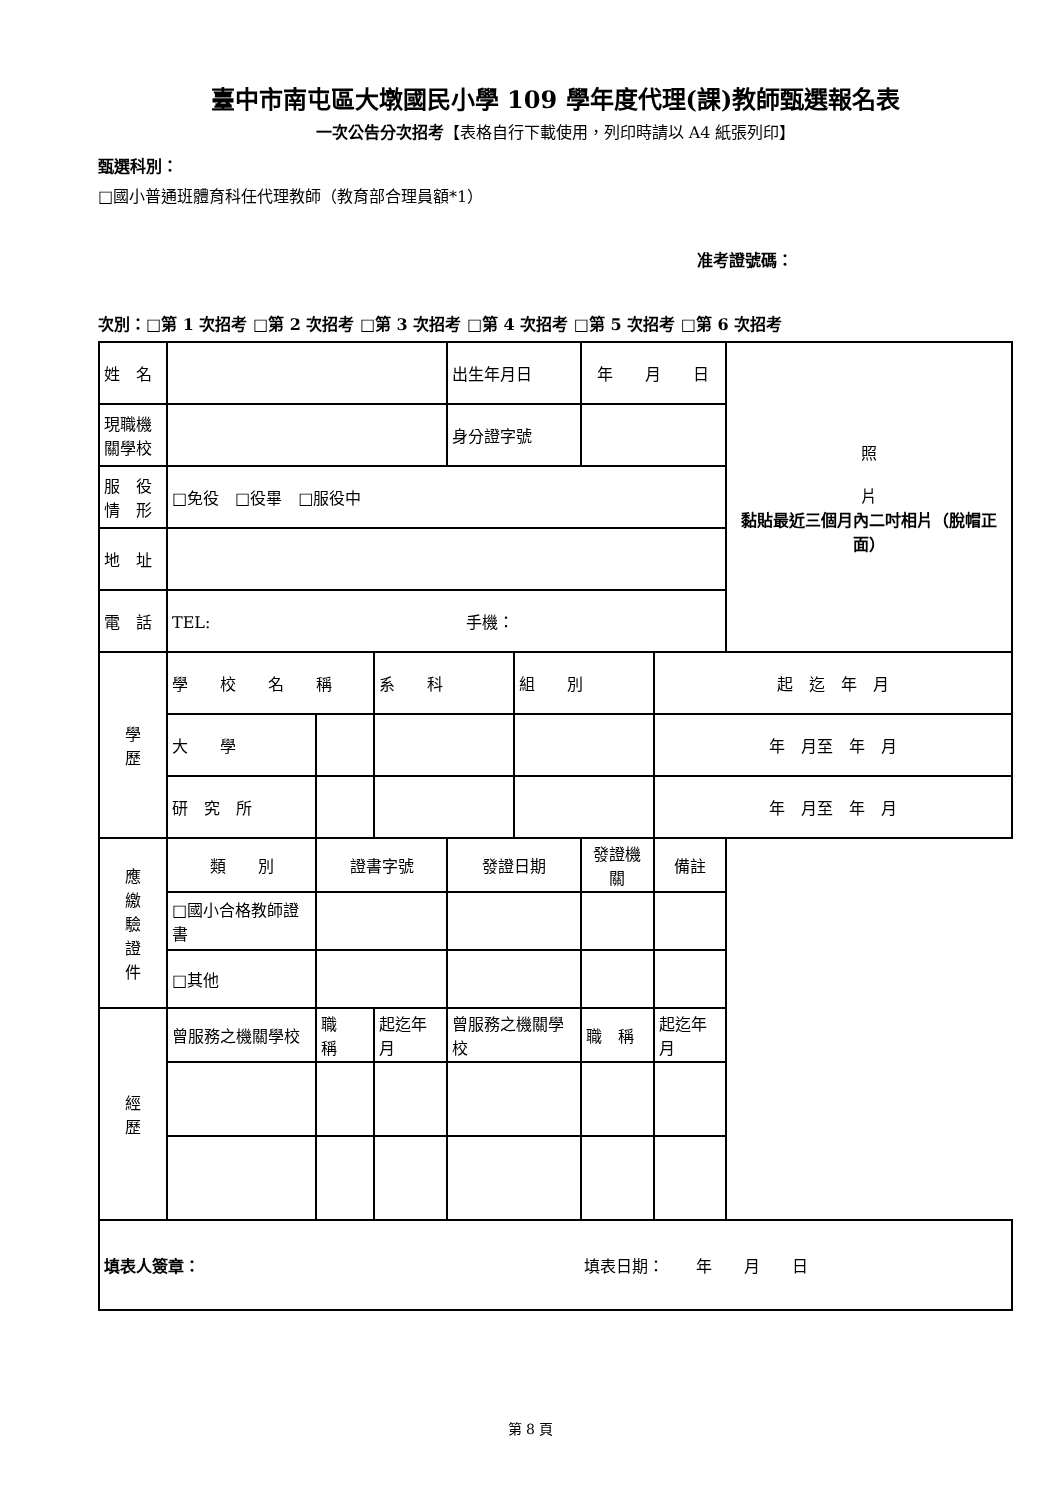臺中市南屯區大墩國民小學 109 學年度代理(課)教師甄選報名表
一次公告分次招考【表格自行下載使用，列印時請以 A4 紙張列印】
甄選科別：
□國小普通班體育科任代理教師（教育部合理員額*1）
准考證號碼：
次別：□第 1 次招考 □第 2 次招考 □第 3 次招考 □第 4 次招考 □第 5 次招考 □第 6 次招考
| 姓 名 | | | | | 出生年月日 | | 年 月 日 | | | 照 片 黏貼最近三個月內二吋相片（脫帽正面） |
| 現職機 關學校 | | | | | 身分證字號 | | | | | |
| 服 役 情 形 | □免役 □役畢 □服役中 | | | | | | | | | |
| 地 址 | | | | | | | | | | |
| 電 話 | TEL: 手機： | | | | | | | | | |
| 學 歷 | 學 校 名 稱 | | | 系 科 | | 組 別 | | 起 迄 年 月 | | |
| | 大 學 | | | | | | | 年 月至 年 月 | | |
| | 研 究 所 | | | | | | | 年 月至 年 月 | | |
| 應 繳 驗 證 件 | 類 別 | | 證書字號 | | 發證日期 | | 發證機關 | | 備註 | |
| | □國小合格教師證書 | | | | | | | | | |
| | □其他 | | | | | | | | | |
| 經 歷 | 曾服務之機關學校 | | 職 稱 | 起迄年月 | 曾服務之機關學校 | | 職 稱 | 起迄年月 | | |
| 填表人簽章： 填表日期： 年 月 日 | | | | | | | | | | |
第 8 頁